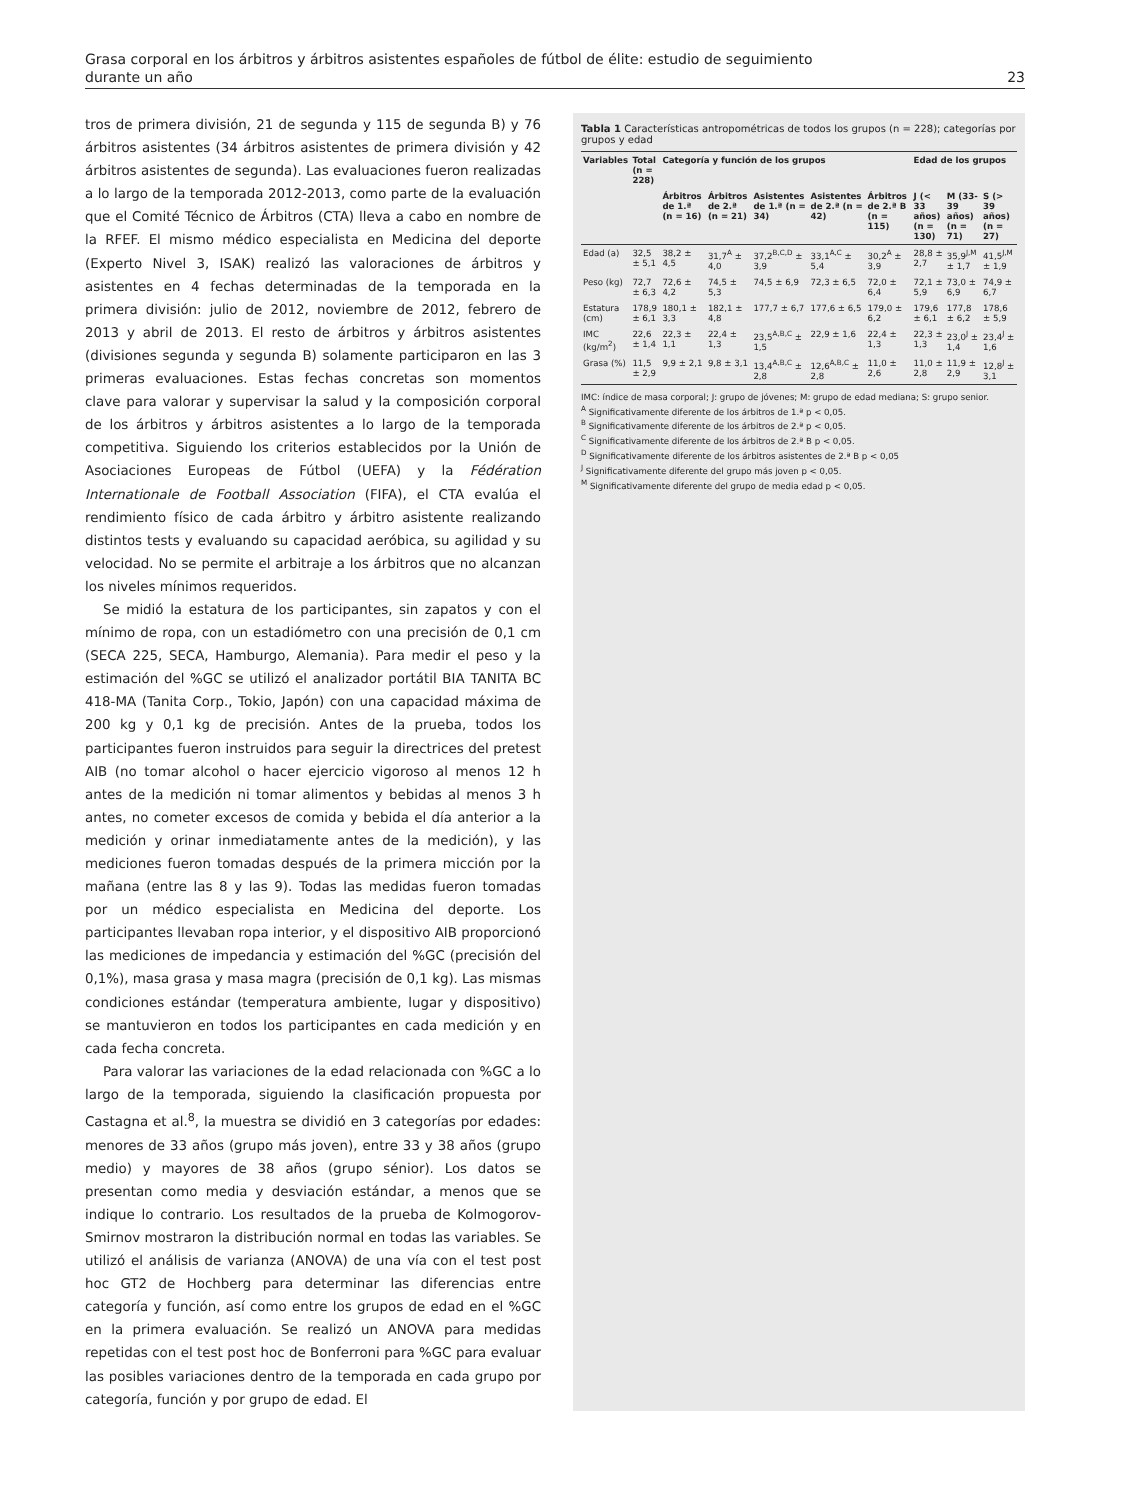Grasa corporal en los árbitros y árbitros asistentes españoles de fútbol de élite: estudio de seguimiento
durante un año
23
tros de primera división, 21 de segunda y 115 de segunda B) y 76 árbitros asistentes (34 árbitros asistentes de primera división y 42 árbitros asistentes de segunda). Las evaluaciones fueron realizadas a lo largo de la temporada 2012-2013, como parte de la evaluación que el Comité Técnico de Árbitros (CTA) lleva a cabo en nombre de la RFEF. El mismo médico especialista en Medicina del deporte (Experto Nivel 3, ISAK) realizó las valoraciones de árbitros y asistentes en 4 fechas determinadas de la temporada en la primera división: julio de 2012, noviembre de 2012, febrero de 2013 y abril de 2013. El resto de árbitros y árbitros asistentes (divisiones segunda y segunda B) solamente participaron en las 3 primeras evaluaciones. Estas fechas concretas son momentos clave para valorar y supervisar la salud y la composición corporal de los árbitros y árbitros asistentes a lo largo de la temporada competitiva. Siguiendo los criterios establecidos por la Unión de Asociaciones Europeas de Fútbol (UEFA) y la Fédération Internationale de Football Association (FIFA), el CTA evalúa el rendimiento físico de cada árbitro y árbitro asistente realizando distintos tests y evaluando su capacidad aeróbica, su agilidad y su velocidad. No se permite el arbitraje a los árbitros que no alcanzan los niveles mínimos requeridos.
Se midió la estatura de los participantes, sin zapatos y con el mínimo de ropa, con un estadiómetro con una precisión de 0,1 cm (SECA 225, SECA, Hamburgo, Alemania). Para medir el peso y la estimación del %GC se utilizó el analizador portátil BIA TANITA BC 418-MA (Tanita Corp., Tokio, Japón) con una capacidad máxima de 200 kg y 0,1 kg de precisión. Antes de la prueba, todos los participantes fueron instruidos para seguir la directrices del pretest AIB (no tomar alcohol o hacer ejercicio vigoroso al menos 12 h antes de la medición ni tomar alimentos y bebidas al menos 3 h antes, no cometer excesos de comida y bebida el día anterior a la medición y orinar inmediatamente antes de la medición), y las mediciones fueron tomadas después de la primera micción por la mañana (entre las 8 y las 9). Todas las medidas fueron tomadas por un médico especialista en Medicina del deporte. Los participantes llevaban ropa interior, y el dispositivo AIB proporcionó las mediciones de impedancia y estimación del %GC (precisión del 0,1%), masa grasa y masa magra (precisión de 0,1 kg). Las mismas condiciones estándar (temperatura ambiente, lugar y dispositivo) se mantuvieron en todos los participantes en cada medición y en cada fecha concreta.
Para valorar las variaciones de la edad relacionada con %GC a lo largo de la temporada, siguiendo la clasificación propuesta por Castagna et al.<sup>8</sup>, la muestra se dividió en 3 categorías por edades: menores de 33 años (grupo más joven), entre 33 y 38 años (grupo medio) y mayores de 38 años (grupo sénior). Los datos se presentan como media y desviación estándar, a menos que se indique lo contrario. Los resultados de la prueba de Kolmogorov-Smirnov mostraron la distribución normal en todas las variables. Se utilizó el análisis de varianza (ANOVA) de una vía con el test post hoc GT2 de Hochberg para determinar las diferencias entre categoría y función, así como entre los grupos de edad en el %GC en la primera evaluación. Se realizó un ANOVA para medidas repetidas con el test post hoc de Bonferroni para %GC para evaluar las posibles variaciones dentro de la temporada en cada grupo por categoría, función y por grupo de edad. El
Tabla 1 Características antropométricas de todos los grupos (n = 228); categorías por grupos y edad
| Variables | Total (n = 228) | Categoría y función de los grupos | | | | | Edad de los grupos | | |
| --- | --- | --- | --- | --- | --- | --- | --- | --- | --- |
| | | Árbitros de 1.ª (n = 16) | Árbitros de 2.ª (n = 21) | Asistentes de 1.ª (n = 34) | Asistentes de 2.ª (n = 42) | Árbitros de 2.ª B (n = 115) | J (< 33 años) (n = 130) | M (33-39 años) (n = 71) | S (> 39 años) (n = 27) |
| Edad (a) | 32,5 ± 5,1 | 38,2 ± 4,5 | 31,7<sup>A</sup> ± 4,0 | 37,2<sup>B,C,D</sup> ± 3,9 | 33,1<sup>A,C</sup> ± 5,4 | 30,2<sup>A</sup> ± 3,9 | 28,8 ± 2,7 | 35,9<sup>J,M</sup> ± 1,7 | 41,5<sup>J,M</sup> ± 1,9 |
| Peso (kg) | 72,7 ± 6,3 | 72,6 ± 4,2 | 74,5 ± 5,3 | 74,5 ± 6,9 | 72,3 ± 6,5 | 72,0 ± 6,4 | 72,1 ± 5,9 | 73,0 ± 6,9 | 74,9 ± 6,7 |
| Estatura (cm) | 178,9 ± 6,1 | 180,1 ± 3,3 | 182,1 ± 4,8 | 177,7 ± 6,7 | 177,6 ± 6,5 | 179,0 ± 6,2 | 179,6 ± 6,1 | 177,8 ± 6,2 | 178,6 ± 5,9 |
| IMC (kg/m<sup>2</sup>) | 22,6 ± 1,4 | 22,3 ± 1,1 | 22,4 ± 1,3 | 23,5<sup>A,B,C</sup> ± 1,5 | 22,9 ± 1,6 | 22,4 ± 1,3 | 22,3 ± 1,3 | 23,0<sup>J</sup> ± 1,4 | 23,4<sup>J</sup> ± 1,6 |
| Grasa (%) | 11,5 ± 2,9 | 9,9 ± 2,1 | 9,8 ± 3,1 | 13,4<sup>A,B,C</sup> ± 2,8 | 12,6<sup>A,B,C</sup> ± 2,8 | 11,0 ± 2,6 | 11,0 ± 2,8 | 11,9 ± 2,9 | 12,8<sup>J</sup> ± 3,1 |
IMC: índice de masa corporal; J: grupo de jóvenes; M: grupo de edad mediana; S: grupo senior.
<sup>A</sup> Significativamente diferente de los árbitros de 1.ª p < 0,05.
<sup>B</sup> Significativamente diferente de los árbitros de 2.ª p < 0,05.
<sup>C</sup> Significativamente diferente de los árbitros de 2.ª B p < 0,05.
<sup>D</sup> Significativamente diferente de los árbitros asistentes de 2.ª B p < 0,05
<sup>J</sup> Significativamente diferente del grupo más joven p < 0,05.
<sup>M</sup> Significativamente diferente del grupo de media edad p < 0,05.